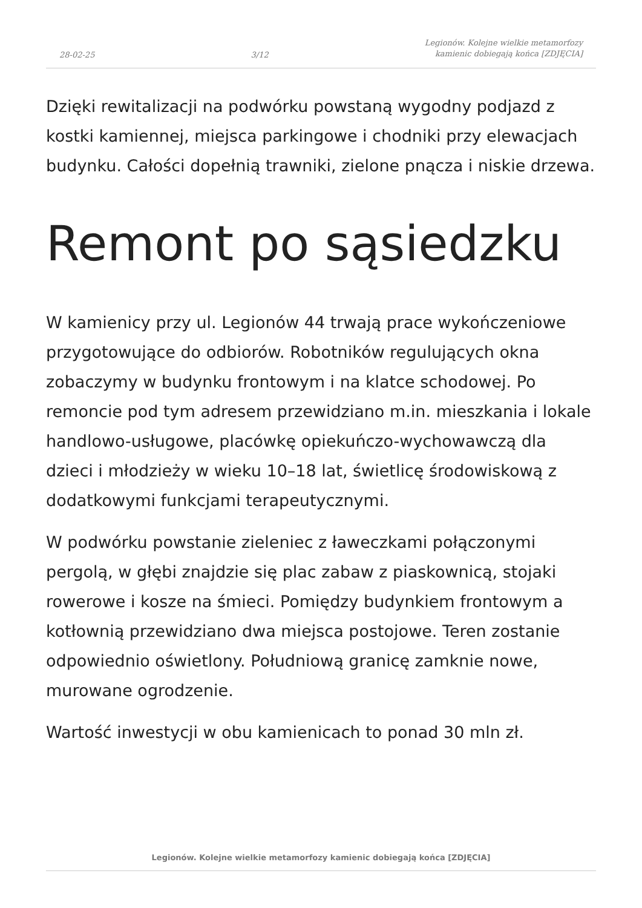28-02-25 3/12 Legionów. Kolejne wielkie metamorfozy
kamienic dobiegają końca [ZDJĘCIA]
Dzięki rewitalizacji na podwórku powstaną wygodny podjazd z kostki kamiennej, miejsca parkingowe i chodniki przy elewacjach budynku. Całości dopełnią trawniki, zielone pnącza i niskie drzewa.
Remont po sąsiedzku
W kamienicy przy ul. Legionów 44 trwają prace wykończeniowe przygotowujące do odbiorów. Robotników regulujących okna zobaczymy w budynku frontowym i na klatce schodowej. Po remoncie pod tym adresem przewidziano m.in. mieszkania i lokale handlowo-usługowe, placówkę opiekuńczo-wychowawczą dla dzieci i młodzieży w wieku 10–18 lat, świetlicę środowiskową z dodatkowymi funkcjami terapeutycznymi.
W podwórku powstanie zieleniec z ławeczkami połączonymi pergolą, w głębi znajdzie się plac zabaw z piaskownicą, stojaki rowerowe i kosze na śmieci. Pomiędzy budynkiem frontowym a kotłownią przewidziano dwa miejsca postojowe. Teren zostanie odpowiednio oświetlony. Południową granicę zamknie nowe, murowane ogrodzenie.
Wartość inwestycji w obu kamienicach to ponad 30 mln zł.
Legionów. Kolejne wielkie metamorfozy kamienic dobiegają końca [ZDJĘCIA]